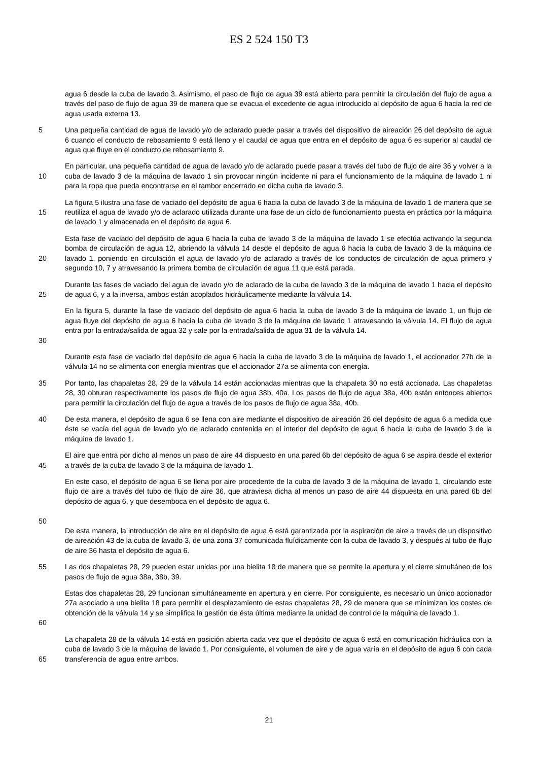ES 2 524 150 T3
agua 6 desde la cuba de lavado 3. Asimismo, el paso de flujo de agua 39 está abierto para permitir la circulación del flujo de agua a través del paso de flujo de agua 39 de manera que se evacua el excedente de agua introducido al depósito de agua 6 hacia la red de agua usada externa 13.
5 Una pequeña cantidad de agua de lavado y/o de aclarado puede pasar a través del dispositivo de aireación 26 del depósito de agua 6 cuando el conducto de rebosamiento 9 está lleno y el caudal de agua que entra en el depósito de agua 6 es superior al caudal de agua que fluye en el conducto de rebosamiento 9.
10 En particular, una pequeña cantidad de agua de lavado y/o de aclarado puede pasar a través del tubo de flujo de aire 36 y volver a la cuba de lavado 3 de la máquina de lavado 1 sin provocar ningún incidente ni para el funcionamiento de la máquina de lavado 1 ni para la ropa que pueda encontrarse en el tambor encerrado en dicha cuba de lavado 3.
15 La figura 5 ilustra una fase de vaciado del depósito de agua 6 hacia la cuba de lavado 3 de la máquina de lavado 1 de manera que se reutiliza el agua de lavado y/o de aclarado utilizada durante una fase de un ciclo de funcionamiento puesta en práctica por la máquina de lavado 1 y almacenada en el depósito de agua 6.
20 Esta fase de vaciado del depósito de agua 6 hacia la cuba de lavado 3 de la máquina de lavado 1 se efectúa activando la segunda bomba de circulación de agua 12, abriendo la válvula 14 desde el depósito de agua 6 hacia la cuba de lavado 3 de la máquina de lavado 1, poniendo en circulación el agua de lavado y/o de aclarado a través de los conductos de circulación de agua primero y segundo 10, 7 y atravesando la primera bomba de circulación de agua 11 que está parada.
25 Durante las fases de vaciado del agua de lavado y/o de aclarado de la cuba de lavado 3 de la máquina de lavado 1 hacia el depósito de agua 6, y a la inversa, ambos están acoplados hidráulicamente mediante la válvula 14.
30 En la figura 5, durante la fase de vaciado del depósito de agua 6 hacia la cuba de lavado 3 de la máquina de lavado 1, un flujo de agua fluye del depósito de agua 6 hacia la cuba de lavado 3 de la máquina de lavado 1 atravesando la válvula 14. El flujo de agua entra por la entrada/salida de agua 32 y sale por la entrada/salida de agua 31 de la válvula 14.
Durante esta fase de vaciado del depósito de agua 6 hacia la cuba de lavado 3 de la máquina de lavado 1, el accionador 27b de la válvula 14 no se alimenta con energía mientras que el accionador 27a se alimenta con energía.
35 Por tanto, las chapaletas 28, 29 de la válvula 14 están accionadas mientras que la chapaleta 30 no está accionada. Las chapaletas 28, 30 obturan respectivamente los pasos de flujo de agua 38b, 40a. Los pasos de flujo de agua 38a, 40b están entonces abiertos para permitir la circulación del flujo de agua a través de los pasos de flujo de agua 38a, 40b.
40 De esta manera, el depósito de agua 6 se llena con aire mediante el dispositivo de aireación 26 del depósito de agua 6 a medida que éste se vacía del agua de lavado y/o de aclarado contenida en el interior del depósito de agua 6 hacia la cuba de lavado 3 de la máquina de lavado 1.
45 El aire que entra por dicho al menos un paso de aire 44 dispuesto en una pared 6b del depósito de agua 6 se aspira desde el exterior a través de la cuba de lavado 3 de la máquina de lavado 1.
50 En este caso, el depósito de agua 6 se llena por aire procedente de la cuba de lavado 3 de la máquina de lavado 1, circulando este flujo de aire a través del tubo de flujo de aire 36, que atraviesa dicha al menos un paso de aire 44 dispuesta en una pared 6b del depósito de agua 6, y que desemboca en el depósito de agua 6.
De esta manera, la introducción de aire en el depósito de agua 6 está garantizada por la aspiración de aire a través de un dispositivo de aireación 43 de la cuba de lavado 3, de una zona 37 comunicada fluídicamente con la cuba de lavado 3, y después al tubo de flujo de aire 36 hasta el depósito de agua 6.
55 Las dos chapaletas 28, 29 pueden estar unidas por una bielita 18 de manera que se permite la apertura y el cierre simultáneo de los pasos de flujo de agua 38a, 38b, 39.
60 Estas dos chapaletas 28, 29 funcionan simultáneamente en apertura y en cierre. Por consiguiente, es necesario un único accionador 27a asociado a una bielita 18 para permitir el desplazamiento de estas chapaletas 28, 29 de manera que se minimizan los costes de obtención de la válvula 14 y se simplifica la gestión de ésta última mediante la unidad de control de la máquina de lavado 1.
65 La chapaleta 28 de la válvula 14 está en posición abierta cada vez que el depósito de agua 6 está en comunicación hidráulica con la cuba de lavado 3 de la máquina de lavado 1. Por consiguiente, el volumen de aire y de agua varía en el depósito de agua 6 con cada transferencia de agua entre ambos.
21